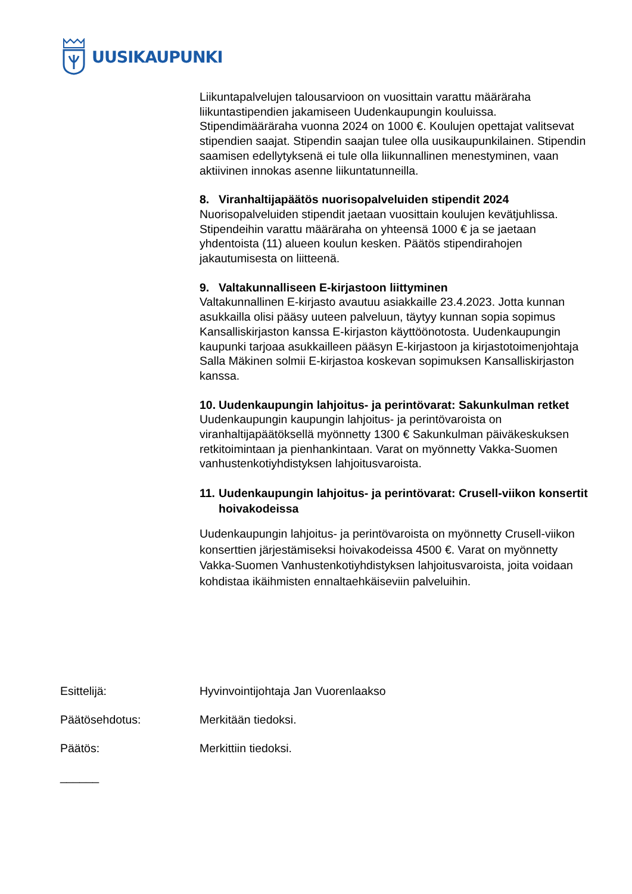UUSIKAUPUNKI
Liikuntapalvelujen talousarvioon on vuosittain varattu määräraha liikuntastipendien jakamiseen Uudenkaupungin kouluissa. Stipendimääräraha vuonna 2024 on 1000 €. Koulujen opettajat valitsevat stipendien saajat. Stipendin saajan tulee olla uusikaupunkilainen. Stipendin saamisen edellytyksenä ei tule olla liikunnallinen menestyminen, vaan aktiivinen innokas asenne liikuntatunneilla.
8. Viranhaltijapäätös nuorisopalveluiden stipendit 2024
Nuorisopalveluiden stipendit jaetaan vuosittain koulujen kevätjuhlissa. Stipendeihin varattu määräraha on yhteensä 1000 € ja se jaetaan yhdentoista (11) alueen koulun kesken. Päätös stipendirahojen jakautumisesta on liitteenä.
9. Valtakunnalliseen E-kirjastoon liittyminen
Valtakunnallinen E-kirjasto avautuu asiakkaille 23.4.2023. Jotta kunnan asukkailla olisi pääsy uuteen palveluun, täytyy kunnan sopia sopimus Kansalliskirjaston kanssa E-kirjaston käyttöönotosta. Uudenkaupungin kaupunki tarjoaa asukkailleen pääsyn E-kirjastoon ja kirjastotoimenjohtaja Salla Mäkinen solmii E-kirjastoa koskevan sopimuksen Kansalliskirjaston kanssa.
10. Uudenkaupungin lahjoitus- ja perintövarat: Sakunkulman retket
Uudenkaupungin kaupungin lahjoitus- ja perintövaroista on viranhaltijapäätöksellä myönnetty 1300 € Sakunkulman päiväkeskuksen retkitoimintaan ja pienhankintaan. Varat on myönnetty Vakka-Suomen vanhustenkotiyhdistyksen lahjoitusvaroista.
11. Uudenkaupungin lahjoitus- ja perintövarat: Crusell-viikon konsertit hoivakodeissa
Uudenkaupungin lahjoitus- ja perintövaroista on myönnetty Crusell-viikon konserttien järjestämiseksi hoivakodeissa 4500 €. Varat on myönnetty Vakka-Suomen Vanhustenkotiyhdistyksen lahjoitusvaroista, joita voidaan kohdistaa ikäihmisten ennaltaehkäiseviin palveluihin.
Esittelijä: Hyvinvointijohtaja Jan Vuorenlaakso
Päätösehdotus: Merkitään tiedoksi.
Päätös: Merkittiin tiedoksi.
______